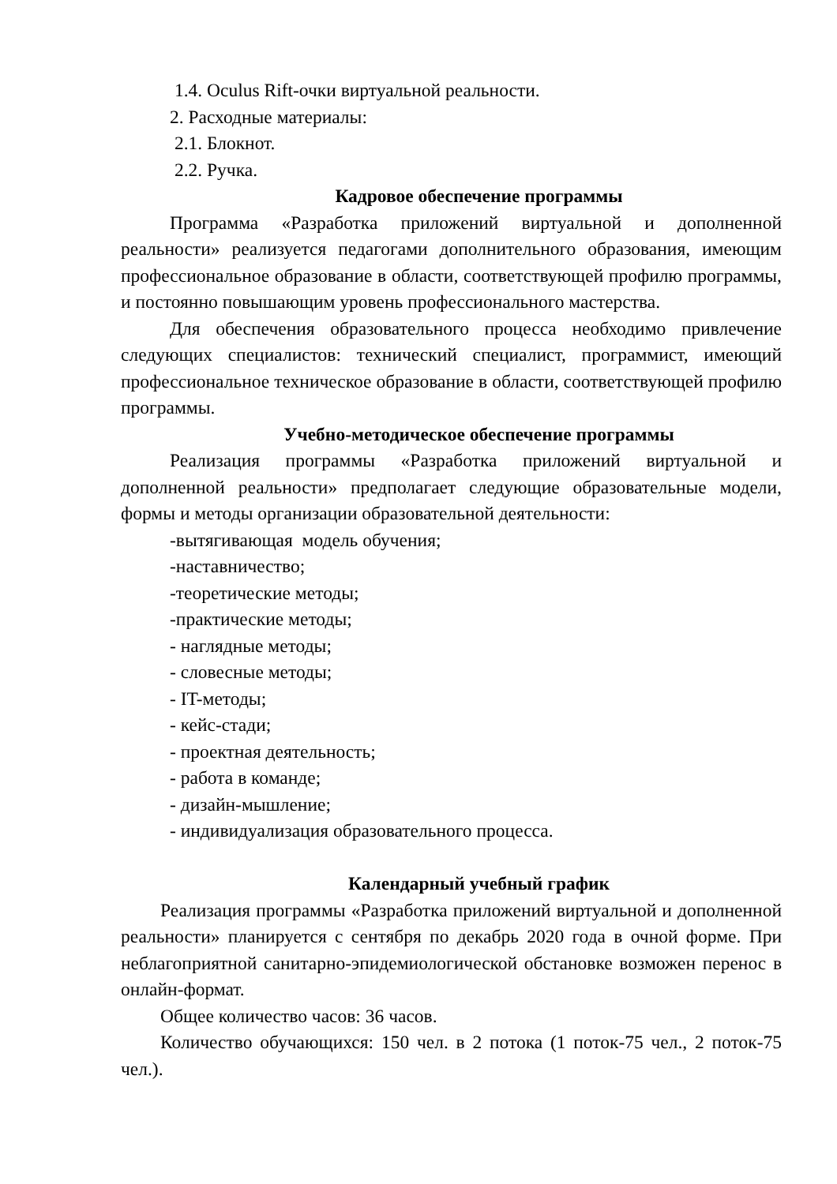1.4. Oculus Rift-очки виртуальной реальности.
2. Расходные материалы:
2.1. Блокнот.
2.2. Ручка.
Кадровое обеспечение программы
Программа «Разработка приложений виртуальной и дополненной реальности» реализуется педагогами дополнительного образования, имеющим профессиональное образование в области, соответствующей профилю программы, и постоянно повышающим уровень профессионального мастерства.
Для обеспечения образовательного процесса необходимо привлечение следующих специалистов: технический специалист, программист, имеющий профессиональное техническое образование в области, соответствующей профилю программы.
Учебно-методическое обеспечение программы
Реализация программы «Разработка приложений виртуальной и дополненной реальности» предполагает следующие образовательные модели, формы и методы организации образовательной деятельности:
-вытягивающая модель обучения;
-наставничество;
-теоретические методы;
-практические методы;
- наглядные методы;
- словесные методы;
- IT-методы;
- кейс-стади;
- проектная деятельность;
- работа в команде;
- дизайн-мышление;
- индивидуализация образовательного процесса.
Календарный учебный график
Реализация программы «Разработка приложений виртуальной и дополненной реальности» планируется с сентября по декабрь 2020 года в очной форме. При неблагоприятной санитарно-эпидемиологической обстановке возможен перенос в онлайн-формат.
Общее количество часов: 36 часов.
Количество обучающихся: 150 чел. в 2 потока (1 поток-75 чел., 2 поток-75 чел.).